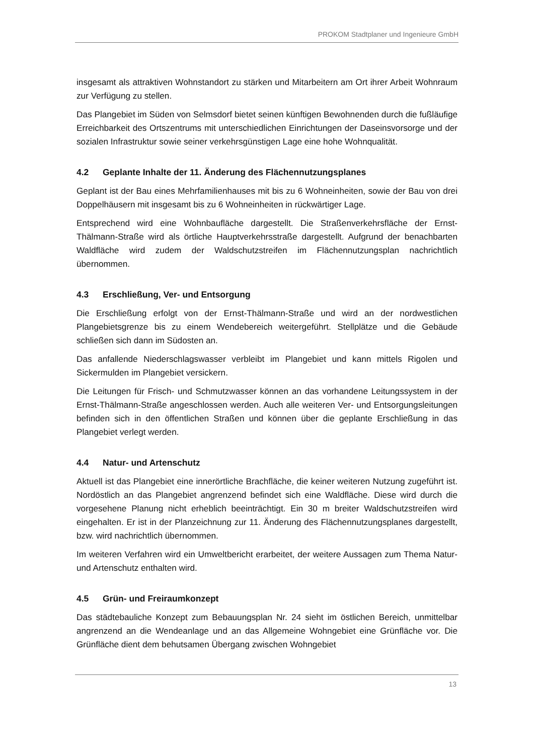PROKOM Stadtplaner und Ingenieure GmbH
insgesamt als attraktiven Wohnstandort zu stärken und Mitarbeitern am Ort ihrer Arbeit Wohnraum zur Verfügung zu stellen.
Das Plangebiet im Süden von Selmsdorf bietet seinen künftigen Bewohnenden durch die fußläufige Erreichbarkeit des Ortszentrums mit unterschiedlichen Einrichtungen der Daseinsvorsorge und der sozialen Infrastruktur sowie seiner verkehrsgünstigen Lage eine hohe Wohnqualität.
4.2 Geplante Inhalte der 11. Änderung des Flächennutzungsplanes
Geplant ist der Bau eines Mehrfamilienhauses mit bis zu 6 Wohneinheiten, sowie der Bau von drei Doppelhäusern mit insgesamt bis zu 6 Wohneinheiten in rückwärtiger Lage.
Entsprechend wird eine Wohnbaufläche dargestellt. Die Straßenverkehrsfläche der Ernst-Thälmann-Straße wird als örtliche Hauptverkehrsstraße dargestellt. Aufgrund der benachbarten Waldfläche wird zudem der Waldschutzstreifen im Flächennutzungsplan nachrichtlich übernommen.
4.3 Erschließung, Ver- und Entsorgung
Die Erschließung erfolgt von der Ernst-Thälmann-Straße und wird an der nordwestlichen Plangebietsgrenze bis zu einem Wendebereich weitergeführt. Stellplätze und die Gebäude schließen sich dann im Südosten an.
Das anfallende Niederschlagswasser verbleibt im Plangebiet und kann mittels Rigolen und Sickermulden im Plangebiet versickern.
Die Leitungen für Frisch- und Schmutzwasser können an das vorhandene Leitungssystem in der Ernst-Thälmann-Straße angeschlossen werden. Auch alle weiteren Ver- und Entsorgungsleitungen befinden sich in den öffentlichen Straßen und können über die geplante Erschließung in das Plangebiet verlegt werden.
4.4 Natur- und Artenschutz
Aktuell ist das Plangebiet eine innerörtliche Brachfläche, die keiner weiteren Nutzung zugeführt ist. Nordöstlich an das Plangebiet angrenzend befindet sich eine Waldfläche. Diese wird durch die vorgesehene Planung nicht erheblich beeinträchtigt. Ein 30 m breiter Waldschutzstreifen wird eingehalten. Er ist in der Planzeichnung zur 11. Änderung des Flächennutzungsplanes dargestellt, bzw. wird nachrichtlich übernommen.
Im weiteren Verfahren wird ein Umweltbericht erarbeitet, der weitere Aussagen zum Thema Natur- und Artenschutz enthalten wird.
4.5 Grün- und Freiraumkonzept
Das städtebauliche Konzept zum Bebauungsplan Nr. 24 sieht im östlichen Bereich, unmittelbar angrenzend an die Wendeanlage und an das Allgemeine Wohngebiet eine Grünfläche vor. Die Grünfläche dient dem behutsamen Übergang zwischen Wohngebiet
13